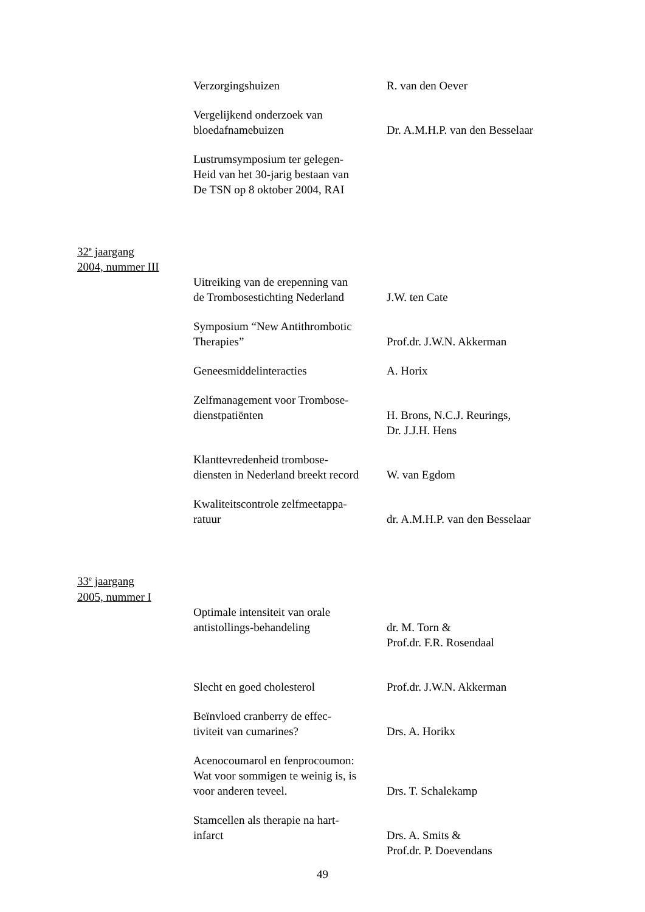Verzorgingshuizen R. van den Oever
Vergelijkend onderzoek van
bloedafnamebuizen
Dr. A.M.H.P. van den Besselaar
Lustrumsymposium ter gelegen-
Heid van het 30-jarig bestaan van
De TSN op 8 oktober 2004, RAI
32<sup>e</sup> jaargang
2004, nummer III
Uitreiking van de erepenning van
de Trombosestichting Nederland
J.W. ten Cate
Symposium “New Antithrombotic
Therapies”
Prof.dr. J.W.N. Akkerman
Geneesmiddelinteracties A. Horix
Zelfmanagement voor Trombose-
dienstpatiënten
H. Brons, N.C.J. Reurings,
Dr. J.J.H. Hens
Klanttevredenheid trombose-
diensten in Nederland breekt record
W. van Egdom
Kwaliteitscontrole zelfmeetappa-
ratuur
dr. A.M.H.P. van den Besselaar
33<sup>e</sup> jaargang
2005, nummer I
Optimale intensiteit van orale
antistollings-behandeling
dr. M. Torn &
Prof.dr. F.R. Rosendaal
Slecht en goed cholesterol Prof.dr. J.W.N. Akkerman
Beïnvloed cranberry de effec-
tiviteit van cumarines?
Drs. A. Horikx
Acenocoumarol en fenprocoumon:
Wat voor sommigen te weinig is, is
voor anderen teveel.
Drs. T. Schalekamp
Stamcellen als therapie na hart-
infarct
Drs. A. Smits &
Prof.dr. P. Doevendans
49